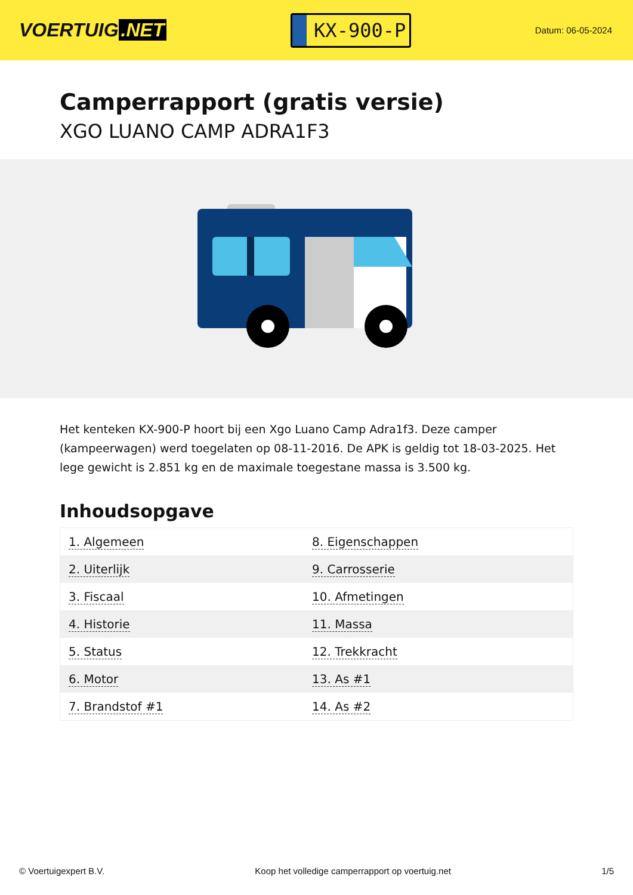VOERTUIG.NET
KX-900-P
Datum: 06-05-2024
Camperrapport (gratis versie)
XGO LUANO CAMP ADRA1F3
Het kenteken KX-900-P hoort bij een Xgo Luano Camp Adra1f3. Deze camper (kampeerwagen) werd toegelaten op 08-11-2016. De APK is geldig tot 18-03-2025. Het lege gewicht is 2.851 kg en de maximale toegestane massa is 3.500 kg.
Inhoudsopgave
| 1. Algemeen | 8. Eigenschappen |
| 2. Uiterlijk | 9. Carrosserie |
| 3. Fiscaal | 10. Afmetingen |
| 4. Historie | 11. Massa |
| 5. Status | 12. Trekkracht |
| 6. Motor | 13. As #1 |
| 7. Brandstof #1 | 14. As #2 |
© Voertuigexpert B.V. Koop het volledige camperrapport op voertuig.net 1/5